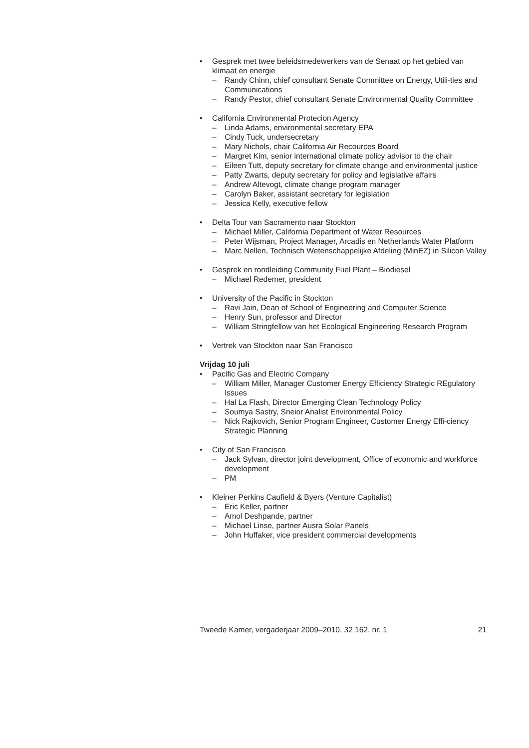• Gesprek met twee beleidsmedewerkers van de Senaat op het gebied van klimaat en energie
– Randy Chinn, chief consultant Senate Committee on Energy, Utili-ties and Communications
– Randy Pestor, chief consultant Senate Environmental Quality Committee
• California Environmental Protecion Agency
– Linda Adams, environmental secretary EPA
– Cindy Tuck, undersecretary
– Mary Nichols, chair California Air Recources Board
– Margret Kim, senior international climate policy advisor to the chair
– Eileen Tutt, deputy secretary for climate change and environmental justice
– Patty Zwarts, deputy secretary for policy and legislative affairs
– Andrew Altevogt, climate change program manager
– Carolyn Baker, assistant secretary for legislation
– Jessica Kelly, executive fellow
• Delta Tour van Sacramento naar Stockton
– Michael Miller, California Department of Water Resources
– Peter Wijsman, Project Manager, Arcadis en Netherlands Water Platform
– Marc Nellen, Technisch Wetenschappelijke Afdeling (MinEZ) in Silicon Valley
• Gesprek en rondleiding Community Fuel Plant – Biodiesel
– Michael Redemer, president
• University of the Pacific in Stockton
– Ravi Jain, Dean of School of Engineering and Computer Science
– Henry Sun, professor and Director
– William Stringfellow van het Ecological Engineering Research Program
• Vertrek van Stockton naar San Francisco
Vrijdag 10 juli
• Pacific Gas and Electric Company
– William Miller, Manager Customer Energy Efficiency Strategic REgulatory Issues
– Hal La Flash, Director Emerging Clean Technology Policy
– Soumya Sastry, Sneior Analist Environmental Policy
– Nick Rajkovich, Senior Program Engineer, Customer Energy Effi-ciency Strategic Planning
• City of San Francisco
– Jack Sylvan, director joint development, Office of economic and workforce development
– PM
• Kleiner Perkins Caufield & Byers (Venture Capitalist)
– Eric Keller, partner
– Amol Deshpande, partner
– Michael Linse, partner Ausra Solar Panels
– John Huffaker, vice president commercial developments
Tweede Kamer, vergaderjaar 2009–2010, 32 162, nr. 1 21